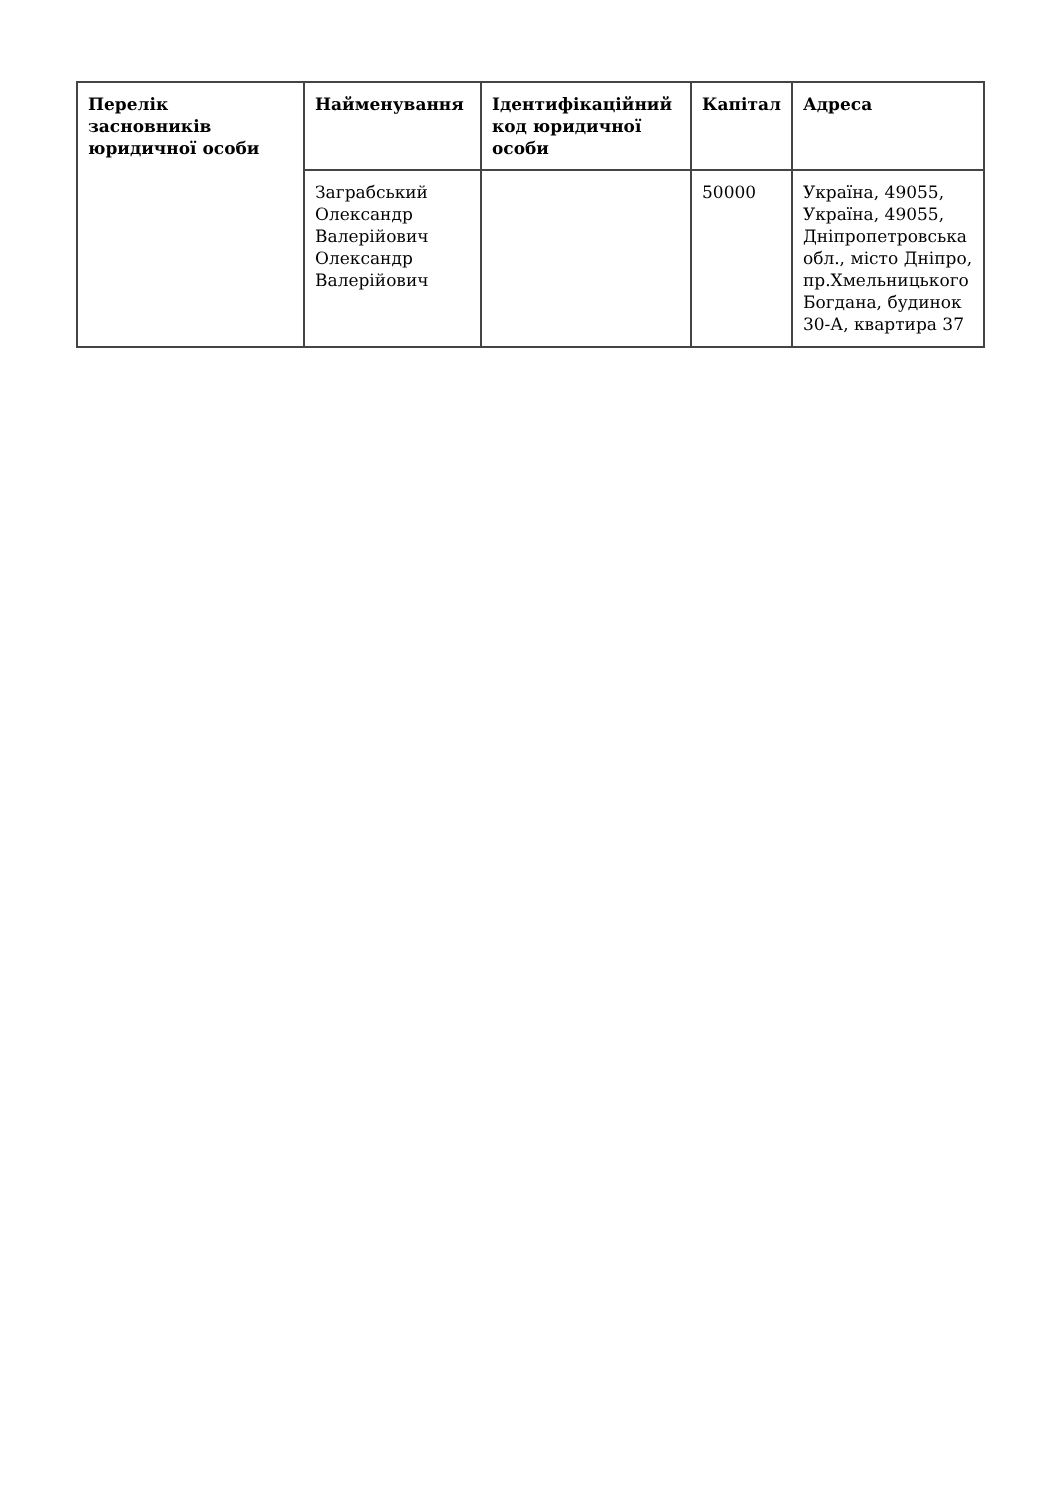| Перелік засновників юридичної особи | Найменування | Ідентифікаційний код юридичної особи | Капітал | Адреса |
| --- | --- | --- | --- | --- |
| | Заграбський Олександр Валерійович Олександр Валерійович | | 50000 | Україна, 49055, Україна, 49055, Дніпропетровська обл., місто Дніпро, пр.Хмельницького Богдана, будинок 30-А, квартира 37 |